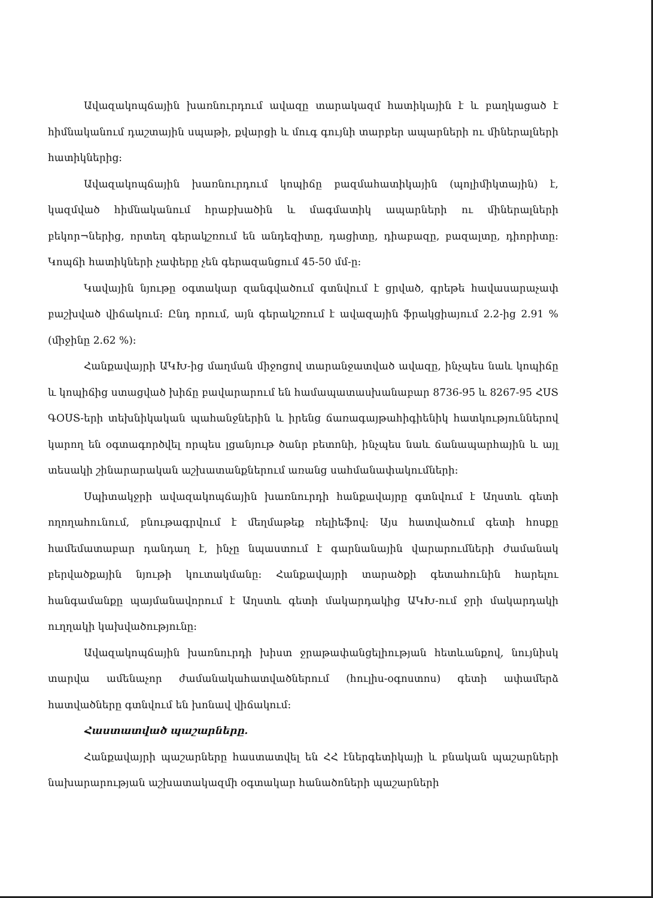Ավազակոպճային խառնուրդում ավազը տարակազմ հատիկային է և բաղկացած է հիմնականում դաշտային սպաթի, քվարցի և մուգ գույնի տարբեր ապարների ու միներալների հատիկներից:
Ավազակոպճային խառնուրդում կոպիճը բազմահատիկային (պոլիմիկտային) է, կազմված հիմնականում հրաբխածին և մագմատիկ ապարների ու միներալների բեկոր¬ներից, որտեղ գերակշռում են անդեզիտը, դացիտը, դիաբազը, բազալտը, դիորիտը: Կոպճի հատիկների չափերը չեն գերազանցում 45-50 մմ-ը:
Կավային նյութը օգտակար զանգվածում գտնվում է ցրված, գրեթե հավասարաչափ բաշխված վիճակում: Ընդ որում, այն գերակշռում է ավազային ֆրակցիայում 2.2-ից 2.91 % (միջինը 2.62 %):
Հանքավայրի ԱԿԽ-ից մաղման միջոցով տարանջատված ավազը, ինչպես նաև կոպիճը և կոպիճից ստացված խիճը բավարարում են համապատասխանաբար 8736-95 և 8267-95 ՀՍՏ ԳՕՍՏ-երի տեխնիկական պահանջներին և իրենց ճառագայթահիգիենիկ հատկություններով կարող են օգտագործվել որպես լցանյութ ծանր բետոնի, ինչպես նաև ճանապարհային և այլ տեսակի շինարարական աշխատանքներում առանց սահմանափակումների:
Սպիտակջրի ավազակոպճային խառնուրդի հանքավայրը գտնվում է Աղստև գետի ողողահունում, բնութագրվում է մեղմաթեք ռելիեֆով: Այս հատվածում գետի հոսքը համեմատաբար դանդաղ է, ինչը նպաստում է գարնանային վարարումների ժամանակ բերվածքային նյութի կուտակմանը: Հանքավայրի տարածքի գետահունին հարելու հանգամանքը պայմանավորում է Աղստև գետի մակարդակից ԱԿԽ-ում ջրի մակարդակի ուղղակի կախվածությունը:
Ավազակոպճային խառնուրդի խիստ ջրաթափանցելիության հետևանքով, նույնիսկ տարվա ամենաչոր ժամանակահատվածներում (հուլիս-օգոստոս) գետի ափամերձ հատվածները գտնվում են խոնավ վիճակում:
Հաստատված պաշարները.
Հանքավայրի պաշարները հաստատվել են ՀՀ էներգետիկայի և բնական պաշարների նախարարության աշխատակազմի օգտակար հանածոների պաշարների